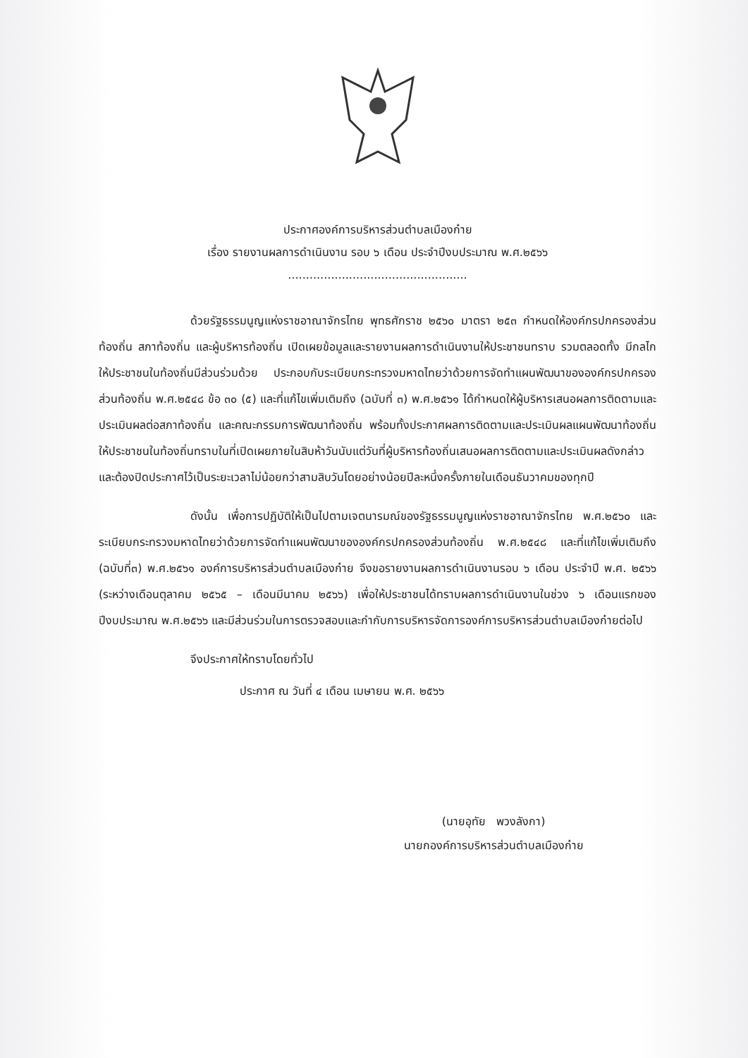ประกาศองค์การบริหารส่วนตำบลเมืองก๋าย
เรื่อง รายงานผลการดำเนินงาน รอบ ๖ เดือน ประจำปีงบประมาณ พ.ศ.๒๕๖๖
..................................................
ด้วยรัฐธรรมนูญแห่งราชอาณาจักรไทย พุทธศักราช ๒๕๖๐ มาตรา ๒๕๓ กำหนดให้องค์กรปกครองส่วนท้องถิ่น สภาท้องถิ่น และผู้บริหารท้องถิ่น เปิดเผยข้อมูลและรายงานผลการดำเนินงานให้ประชาชนทราบ รวมตลอดทั้ง มีกลไกให้ประชาชนในท้องถิ่นมีส่วนร่วมด้วย ประกอบกับระเบียบกระทรวงมหาดไทยว่าด้วยการจัดทำแผนพัฒนาขององค์กรปกครองส่วนท้องถิ่น พ.ศ.๒๕๔๘ ข้อ ๓๐ (๕) และที่แก้ไขเพิ่มเติมถึง (ฉบับที่ ๓) พ.ศ.๒๕๖๑ ได้กำหนดให้ผู้บริหารเสนอผลการติดตามและประเมินผลต่อสภาท้องถิ่น และคณะกรรมการพัฒนาท้องถิ่น พร้อมทั้งประกาศผลการติดตามและประเมินผลแผนพัฒนาท้องถิ่น ให้ประชาชนในท้องถิ่นทราบในที่เปิดเผยภายในสิบห้าวันนับแต่วันที่ผู้บริหารท้องถิ่นเสนอผลการติดตามและประเมินผลดังกล่าว และต้องปิดประกาศไว้เป็นระยะเวลาไม่น้อยกว่าสามสิบวันโดยอย่างน้อยปีละหนึ่งครั้งภายในเดือนธันวาคมของทุกปี
ดังนั้น เพื่อการปฏิบัติให้เป็นไปตามเจตนารมณ์ของรัฐธรรมนูญแห่งราชอาณาจักรไทย พ.ศ.๒๕๖๐ และระเบียบกระทรวงมหาดไทยว่าด้วยการจัดทำแผนพัฒนาขององค์กรปกครองส่วนท้องถิ่น พ.ศ.๒๕๔๘ และที่แก้ไขเพิ่มเติมถึง (ฉบับที่๓) พ.ศ.๒๕๖๑ องค์การบริหารส่วนตำบลเมืองก๋าย จึงขอรายงานผลการดำเนินงานรอบ ๖ เดือน ประจำปี พ.ศ. ๒๕๖๖ (ระหว่างเดือนตุลาคม ๒๕๖๕ – เดือนมีนาคม ๒๕๖๖) เพื่อให้ประชาชนได้ทราบผลการดำเนินงานในช่วง ๖ เดือนแรกของปีงบประมาณ พ.ศ.๒๕๖๖ และมีส่วนร่วมในการตรวจสอบและกำกับการบริหารจัดการองค์การบริหารส่วนตำบลเมืองก๋ายต่อไป
จึงประกาศให้ทราบโดยทั่วไป
ประกาศ ณ วันที่ ๔ เดือน เมษายน พ.ศ. ๒๕๖๖
(นายอุทัย พวงลังกา)
นายกองค์การบริหารส่วนตำบลเมืองก๋าย